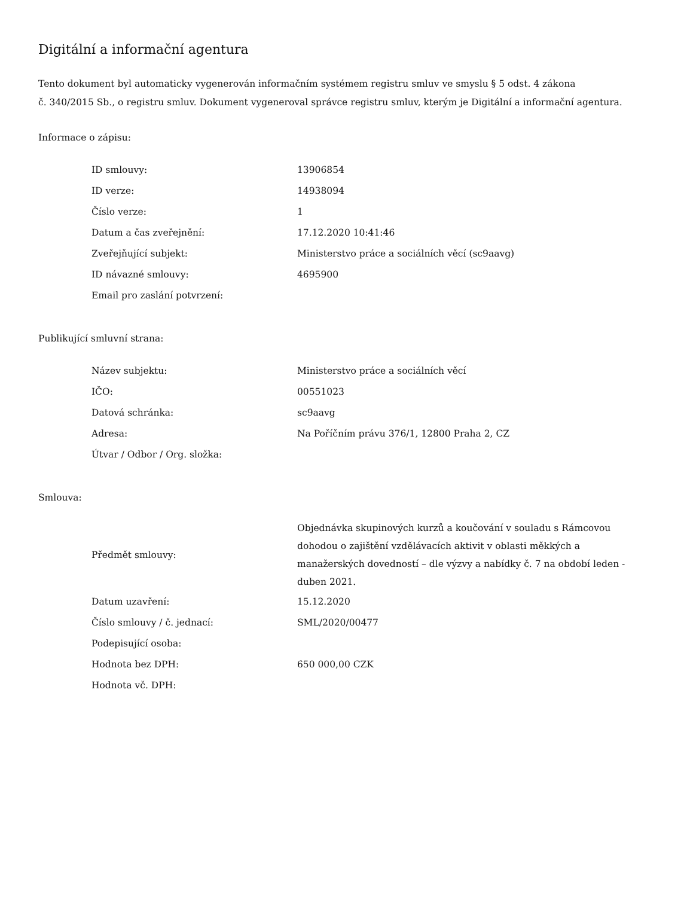Digitální a informační agentura
Tento dokument byl automaticky vygenerován informačním systémem registru smluv ve smyslu § 5 odst. 4 zákona
č. 340/2015 Sb., o registru smluv. Dokument vygeneroval správce registru smluv, kterým je Digitální a informační agentura.
Informace o zápisu:
| ID smlouvy: | 13906854 |
| ID verze: | 14938094 |
| Číslo verze: | 1 |
| Datum a čas zveřejnění: | 17.12.2020 10:41:46 |
| Zveřejňující subjekt: | Ministerstvo práce a sociálních věcí (sc9aavg) |
| ID návazné smlouvy: | 4695900 |
| Email pro zaslání potvrzení: | |
Publikující smluvní strana:
| Název subjektu: | Ministerstvo práce a sociálních věcí |
| IČO: | 00551023 |
| Datová schránka: | sc9aavg |
| Adresa: | Na Poříčním právu 376/1, 12800 Praha 2, CZ |
| Útvar / Odbor / Org. složka: | |
Smlouva:
| Předmět smlouvy: | Objednávka skupinových kurzů a koučování v souladu s Rámcovou dohodou o zajištění vzdělávacích aktivit v oblasti měkkých a manažerských dovedností – dle výzvy a nabídky č. 7 na období leden - duben 2021. |
| Datum uzavření: | 15.12.2020 |
| Číslo smlouvy / č. jednací: | SML/2020/00477 |
| Podepisující osoba: | |
| Hodnota bez DPH: | 650 000,00 CZK |
| Hodnota vč. DPH: | |